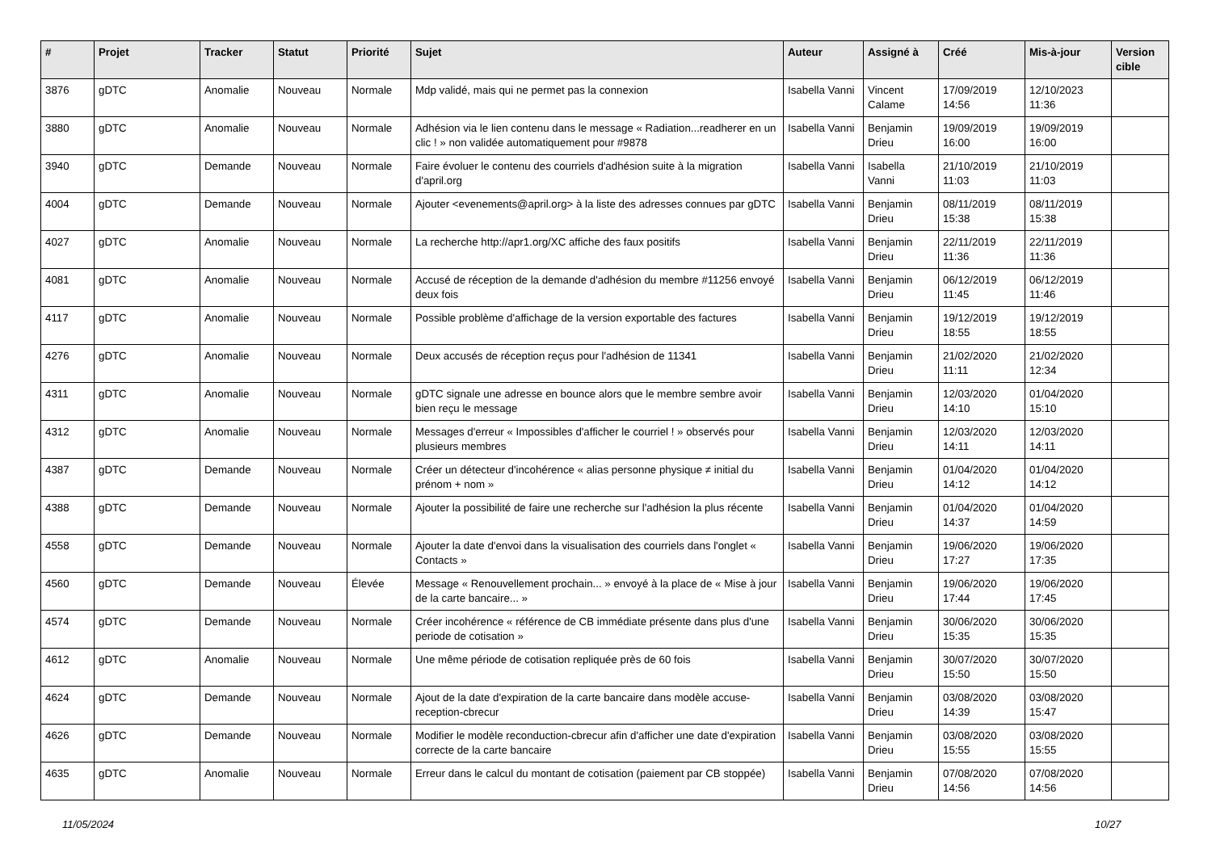| # | Projet | Tracker | Statut | Priorité | Sujet | Auteur | Assigné à | Créé | Mis-à-jour | Version cible |
| --- | --- | --- | --- | --- | --- | --- | --- | --- | --- | --- |
| 3876 | gDTC | Anomalie | Nouveau | Normale | Mdp validé, mais qui ne permet pas la connexion | Isabella Vanni | Vincent Calame | 17/09/2019 14:56 | 12/10/2023 11:36 | |
| 3880 | gDTC | Anomalie | Nouveau | Normale | Adhésion via le lien contenu dans le message « Radiation...readherer en un clic ! » non validée automatiquement pour #9878 | Isabella Vanni | Benjamin Drieu | 19/09/2019 16:00 | 19/09/2019 16:00 | |
| 3940 | gDTC | Demande | Nouveau | Normale | Faire évoluer le contenu des courriels d'adhésion suite à la migration d'april.org | Isabella Vanni | Isabella Vanni | 21/10/2019 11:03 | 21/10/2019 11:03 | |
| 4004 | gDTC | Demande | Nouveau | Normale | Ajouter <evenements@april.org> à la liste des adresses connues par gDTC | Isabella Vanni | Benjamin Drieu | 08/11/2019 15:38 | 08/11/2019 15:38 | |
| 4027 | gDTC | Anomalie | Nouveau | Normale | La recherche http://apr1.org/XC affiche des faux positifs | Isabella Vanni | Benjamin Drieu | 22/11/2019 11:36 | 22/11/2019 11:36 | |
| 4081 | gDTC | Anomalie | Nouveau | Normale | Accusé de réception de la demande d'adhésion du membre #11256 envoyé deux fois | Isabella Vanni | Benjamin Drieu | 06/12/2019 11:45 | 06/12/2019 11:46 | |
| 4117 | gDTC | Anomalie | Nouveau | Normale | Possible problème d'affichage de la version exportable des factures | Isabella Vanni | Benjamin Drieu | 19/12/2019 18:55 | 19/12/2019 18:55 | |
| 4276 | gDTC | Anomalie | Nouveau | Normale | Deux accusés de réception reçus pour l'adhésion de 11341 | Isabella Vanni | Benjamin Drieu | 21/02/2020 11:11 | 21/02/2020 12:34 | |
| 4311 | gDTC | Anomalie | Nouveau | Normale | gDTC signale une adresse en bounce alors que le membre sembre avoir bien reçu le message | Isabella Vanni | Benjamin Drieu | 12/03/2020 14:10 | 01/04/2020 15:10 | |
| 4312 | gDTC | Anomalie | Nouveau | Normale | Messages d'erreur « Impossibles d'afficher le courriel ! » observés pour plusieurs membres | Isabella Vanni | Benjamin Drieu | 12/03/2020 14:11 | 12/03/2020 14:11 | |
| 4387 | gDTC | Demande | Nouveau | Normale | Créer un détecteur d'incohérence « alias personne physique ≠ initial du prénom + nom » | Isabella Vanni | Benjamin Drieu | 01/04/2020 14:12 | 01/04/2020 14:12 | |
| 4388 | gDTC | Demande | Nouveau | Normale | Ajouter la possibilité de faire une recherche sur l'adhésion la plus récente | Isabella Vanni | Benjamin Drieu | 01/04/2020 14:37 | 01/04/2020 14:59 | |
| 4558 | gDTC | Demande | Nouveau | Normale | Ajouter la date d'envoi dans la visualisation des courriels dans l'onglet « Contacts » | Isabella Vanni | Benjamin Drieu | 19/06/2020 17:27 | 19/06/2020 17:35 | |
| 4560 | gDTC | Demande | Nouveau | Élevée | Message « Renouvellement prochain... » envoyé à la place de « Mise à jour de la carte bancaire... » | Isabella Vanni | Benjamin Drieu | 19/06/2020 17:44 | 19/06/2020 17:45 | |
| 4574 | gDTC | Demande | Nouveau | Normale | Créer incohérence « référence de CB immédiate présente dans plus d'une periode de cotisation » | Isabella Vanni | Benjamin Drieu | 30/06/2020 15:35 | 30/06/2020 15:35 | |
| 4612 | gDTC | Anomalie | Nouveau | Normale | Une même période de cotisation repliquée près de 60 fois | Isabella Vanni | Benjamin Drieu | 30/07/2020 15:50 | 30/07/2020 15:50 | |
| 4624 | gDTC | Demande | Nouveau | Normale | Ajout de la date d'expiration de la carte bancaire dans modèle accuse-reception-cbrecur | Isabella Vanni | Benjamin Drieu | 03/08/2020 14:39 | 03/08/2020 15:47 | |
| 4626 | gDTC | Demande | Nouveau | Normale | Modifier le modèle reconduction-cbrecur afin d'afficher une date d'expiration correcte de la carte bancaire | Isabella Vanni | Benjamin Drieu | 03/08/2020 15:55 | 03/08/2020 15:55 | |
| 4635 | gDTC | Anomalie | Nouveau | Normale | Erreur dans le calcul du montant de cotisation (paiement par CB stoppée) | Isabella Vanni | Benjamin Drieu | 07/08/2020 14:56 | 07/08/2020 14:56 | |
11/05/2024 10/27